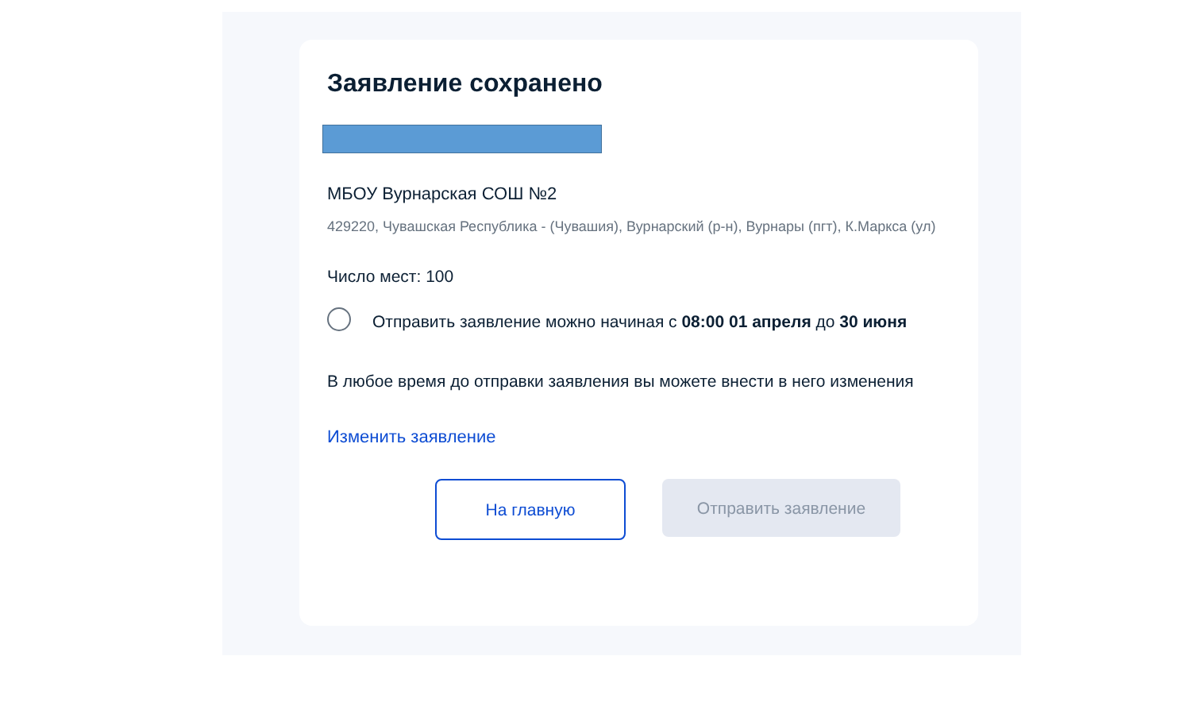Заявление сохранено
МБОУ Вурнарская СОШ №2
429220, Чувашская Республика - (Чувашия), Вурнарский (р-н), Вурнары (пгт), К.Маркса (ул)
Число мест: 100
Отправить заявление можно начиная с 08:00 01 апреля до 30 июня
В любое время до отправки заявления вы можете внести в него изменения
Изменить заявление
На главную Отправить заявление